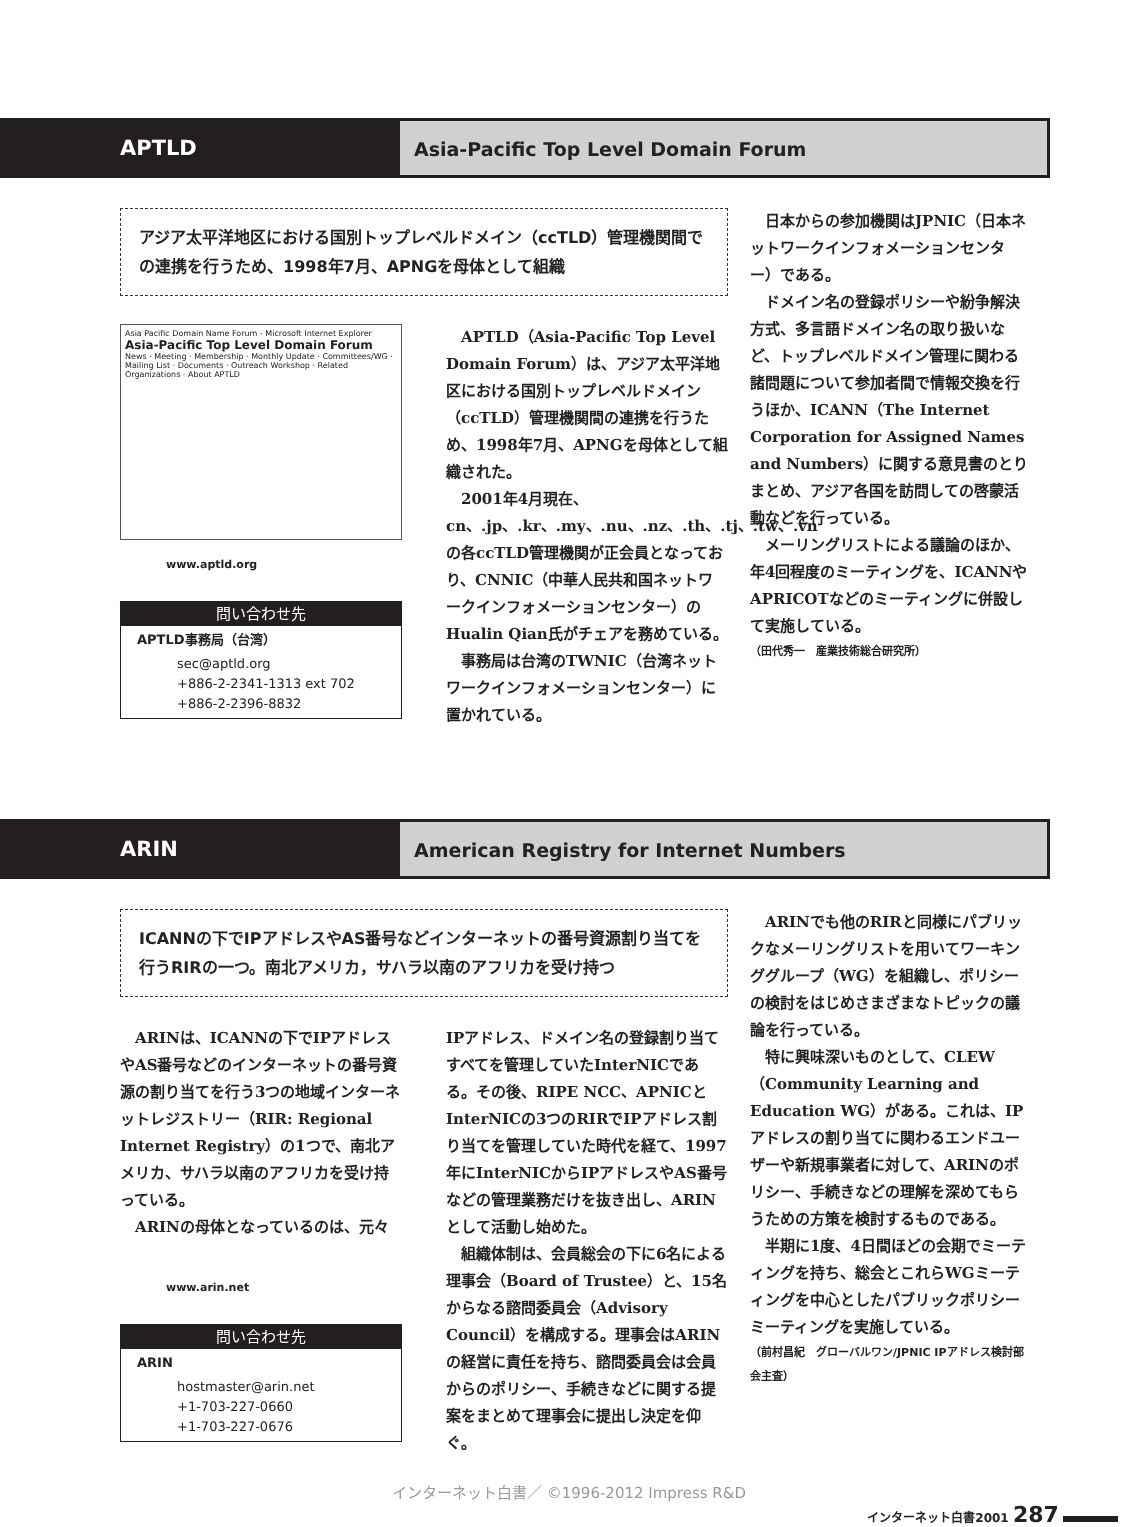APTLD
Asia-Pacific Top Level Domain Forum
アジア太平洋地区における国別トップレベルドメイン（ccTLD）管理機関間での連携を行うため、1998年7月、APNGを母体として組織
Asia Pacific Domain Name Forum - Microsoft Internet Explorer
Asia-Pacific Top Level Domain Forum
News · Meeting · Membership · Monthly Update · Committees/WG · Mailing List · Documents · Outreach Workshop · Related Organizations · About APTLD
www.aptld.org
問い合わせ先
APTLD事務局（台湾）
sec@aptld.org
+886-2-2341-1313 ext 702
+886-2-2396-8832
APTLD（Asia-Pacific Top Level Domain Forum）は、アジア太平洋地区における国別トップレベルドメイン（ccTLD）管理機関間の連携を行うため、1998年7月、APNGを母体として組織された。
2001年4月現在、cn、.jp、.kr、.my、.nu、.nz、.th、.tj、.tw、.vnの各ccTLD管理機関が正会員となっており、CNNIC（中華人民共和国ネットワークインフォメーションセンター）のHualin Qian氏がチェアを務めている。
事務局は台湾のTWNIC（台湾ネットワークインフォメーションセンター）に置かれている。
日本からの参加機関はJPNIC（日本ネットワークインフォメーションセンター）である。
ドメイン名の登録ポリシーや紛争解決方式、多言語ドメイン名の取り扱いなど、トップレベルドメイン管理に関わる諸問題について参加者間で情報交換を行うほか、ICANN（The Internet Corporation for Assigned Names and Numbers）に関する意見書のとりまとめ、アジア各国を訪問しての啓蒙活動などを行っている。
メーリングリストによる議論のほか、年4回程度のミーティングを、ICANNやAPRICOTなどのミーティングに併設して実施している。
（田代秀一　産業技術総合研究所）
ARIN
American Registry for Internet Numbers
ICANNの下でIPアドレスやAS番号などインターネットの番号資源割り当てを行うRIRの一つ。南北アメリカ，サハラ以南のアフリカを受け持つ
ARINは、ICANNの下でIPアドレスやAS番号などのインターネットの番号資源の割り当てを行う3つの地域インターネットレジストリー（RIR: Regional Internet Registry）の1つで、南北アメリカ、サハラ以南のアフリカを受け持っている。
ARINの母体となっているのは、元々
www.arin.net
問い合わせ先
ARIN
hostmaster@arin.net
+1-703-227-0660
+1-703-227-0676
IPアドレス、ドメイン名の登録割り当てすべてを管理していたInterNICである。その後、RIPE NCC、APNICとInterNICの3つのRIRでIPアドレス割り当てを管理していた時代を経て、1997年にInterNICからIPアドレスやAS番号などの管理業務だけを抜き出し、ARINとして活動し始めた。
組織体制は、会員総会の下に6名による理事会（Board of Trustee）と、15名からなる諮問委員会（Advisory Council）を構成する。理事会はARINの経営に責任を持ち、諮問委員会は会員からのポリシー、手続きなどに関する提案をまとめて理事会に提出し決定を仰ぐ。
ARINでも他のRIRと同様にパブリックなメーリングリストを用いてワーキンググループ（WG）を組織し、ポリシーの検討をはじめさまざまなトピックの議論を行っている。
特に興味深いものとして、CLEW（Community Learning and Education WG）がある。これは、IPアドレスの割り当てに関わるエンドユーザーや新規事業者に対して、ARINのポリシー、手続きなどの理解を深めてもらうための方策を検討するものである。
半期に1度、4日間ほどの会期でミーティングを持ち、総会とこれらWGミーティングを中心としたパブリックポリシーミーティングを実施している。
（前村昌紀　グローバルワン/JPNIC IPアドレス検討部会主査）
インターネット白書／ ©1996-2012 Impress R&D
インターネット白書2001 287